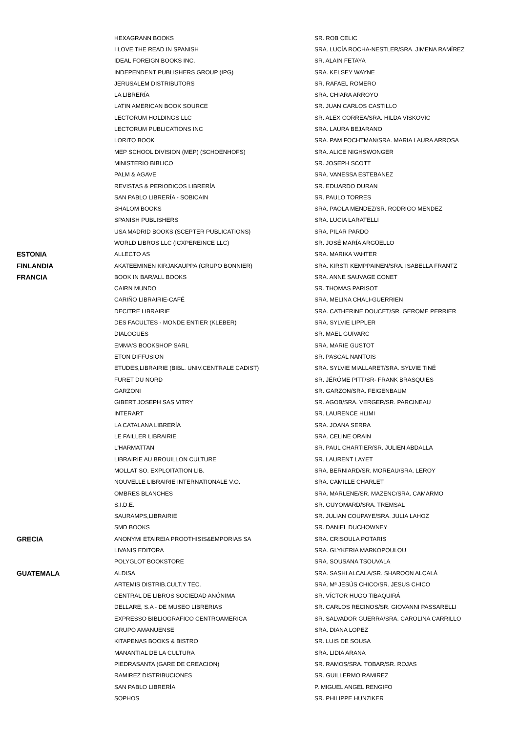| | HEXAGRANN BOOKS | SR. ROB CELIC |
| | I LOVE THE READ IN SPANISH | SRA. LUCÍA ROCHA-NESTLER/SRA. JIMENA RAMÍREZ |
| | IDEAL FOREIGN BOOKS INC. | SR. ALAIN FETAYA |
| | INDEPENDENT PUBLISHERS GROUP (IPG) | SRA. KELSEY WAYNE |
| | JERUSALEM DISTRIBUTORS | SR. RAFAEL ROMERO |
| | LA LIBRERÍA | SRA. CHIARA ARROYO |
| | LATIN AMERICAN BOOK SOURCE | SR. JUAN CARLOS CASTILLO |
| | LECTORUM HOLDINGS LLC | SR. ALEX CORREA/SRA. HILDA VISKOVIC |
| | LECTORUM PUBLICATIONS INC | SRA. LAURA BEJARANO |
| | LORITO BOOK | SRA. PAM FOCHTMAN/SRA. MARIA LAURA ARROSA |
| | MEP SCHOOL DIVISION (MEP) (SCHOENHOFS) | SRA. ALICE NIGHSWONGER |
| | MINISTERIO BIBLICO | SR. JOSEPH SCOTT |
| | PALM & AGAVE | SRA. VANESSA ESTEBANEZ |
| | REVISTAS & PERIODICOS LIBRERÍA | SR. EDUARDO DURAN |
| | SAN PABLO LIBRERÍA - SOBICAIN | SR. PAULO TORRES |
| | SHALOM BOOKS | SRA. PAOLA MENDEZ/SR. RODRIGO MENDEZ |
| | SPANISH PUBLISHERS | SRA. LUCIA LARATELLI |
| | USA MADRID BOOKS (SCEPTER PUBLICATIONS) | SRA. PILAR PARDO |
| | WORLD LIBROS LLC (ICXPEREINCE LLC) | SR. JOSÉ MARÍA ARGÜELLO |
| ESTONIA | ALLECTO AS | SRA. MARIKA VAHTER |
| FINLANDIA | AKATEEMINEN KIRJAKAUPPA (GRUPO BONNIER) | SRA. KIRSTI KEMPPAINEN/SRA. ISABELLA FRANTZ |
| FRANCIA | BOOK IN BAR/ALL BOOKS | SRA. ANNE SAUVAGE CONET |
| | CAIRN MUNDO | SR. THOMAS PARISOT |
| | CARIÑO LIBRAIRIE-CAFÉ | SRA. MELINA CHALI-GUERRIEN |
| | DECITRE LIBRAIRIE | SRA. CATHERINE DOUCET/SR. GEROME PERRIER |
| | DES FACULTES - MONDE ENTIER (KLEBER) | SRA. SYLVIE LIPPLER |
| | DIALOGUES | SR. MAEL GUIVARC |
| | EMMA'S BOOKSHOP SARL | SRA. MARIE GUSTOT |
| | ETON DIFFUSION | SR. PASCAL NANTOIS |
| | ETUDES,LIBRAIRIE (BIBL. UNIV.CENTRALE CADIST) | SRA. SYLVIE MIALLARET/SRA. SYLVIE TINÉ |
| | FURET DU NORD | SR. JÉRÔME PITT/SR- FRANK BRASQUIES |
| | GARZONI | SR. GARZON/SRA. FEIGENBAUM |
| | GIBERT JOSEPH SAS VITRY | SR. AGOB/SRA. VERGER/SR. PARCINEAU |
| | INTERART | SR. LAURENCE HLIMI |
| | LA CATALANA LIBRERÍA | SRA. JOANA SERRA |
| | LE FAILLER LIBRAIRIE | SRA. CELINE ORAIN |
| | L'HARMATTAN | SR. PAUL CHARTIER/SR. JULIEN ABDALLA |
| | LIBRAIRIE AU BROUILLON CULTURE | SR. LAURENT LAYET |
| | MOLLAT SO. EXPLOITATION LIB. | SRA. BERNIARD/SR. MOREAU/SRA. LEROY |
| | NOUVELLE LIBRAIRIE INTERNATIONALE V.O. | SRA. CAMILLE CHARLET |
| | OMBRES BLANCHES | SRA. MARLENE/SR. MAZENC/SRA. CAMARMO |
| | S.I.D.E. | SR. GUYOMARD/SRA. TREMSAL |
| | SAURAMPS,LIBRAIRIE | SR. JULIAN COUPAYE/SRA. JULIA LAHOZ |
| | SMD BOOKS | SR. DANIEL DUCHOWNEY |
| GRECIA | ANONYMI ETAIREIA PROOTHISIS&EMPORIAS SA | SRA. CRISOULA POTARIS |
| | LIVANIS EDITORA | SRA. GLYKERIA MARKOPOULOU |
| | POLYGLOT BOOKSTORE | SRA. SOUSANA TSOUVALA |
| GUATEMALA | ALDISA | SRA. SASHI ALCALA/SR. SHAROON ALCALÁ |
| | ARTEMIS DISTRIB.CULT.Y TEC. | SRA. Mª JESÚS CHICO/SR. JESUS CHICO |
| | CENTRAL DE LIBROS SOCIEDAD ANÓNIMA | SR. VÍCTOR HUGO TIBAQUIRÁ |
| | DELLARE, S.A - DE MUSEO LIBRERIAS | SR. CARLOS RECINOS/SR. GIOVANNI PASSARELLI |
| | EXPRESSO BIBLIOGRAFICO CENTROAMERICA | SR. SALVADOR GUERRA/SRA. CAROLINA CARRILLO |
| | GRUPO AMANUENSE | SRA. DIANA LOPEZ |
| | KITAPENAS BOOKS & BISTRO | SR. LUIS DE SOUSA |
| | MANANTIAL DE LA CULTURA | SRA. LIDIA ARANA |
| | PIEDRASANTA (GARE DE CREACION) | SR. RAMOS/SRA. TOBAR/SR. ROJAS |
| | RAMIREZ DISTRIBUCIONES | SR. GUILLERMO RAMIREZ |
| | SAN PABLO LIBRERÍA | P. MIGUEL ANGEL RENGIFO |
| | SOPHOS | SR. PHILIPPE HUNZIKER |